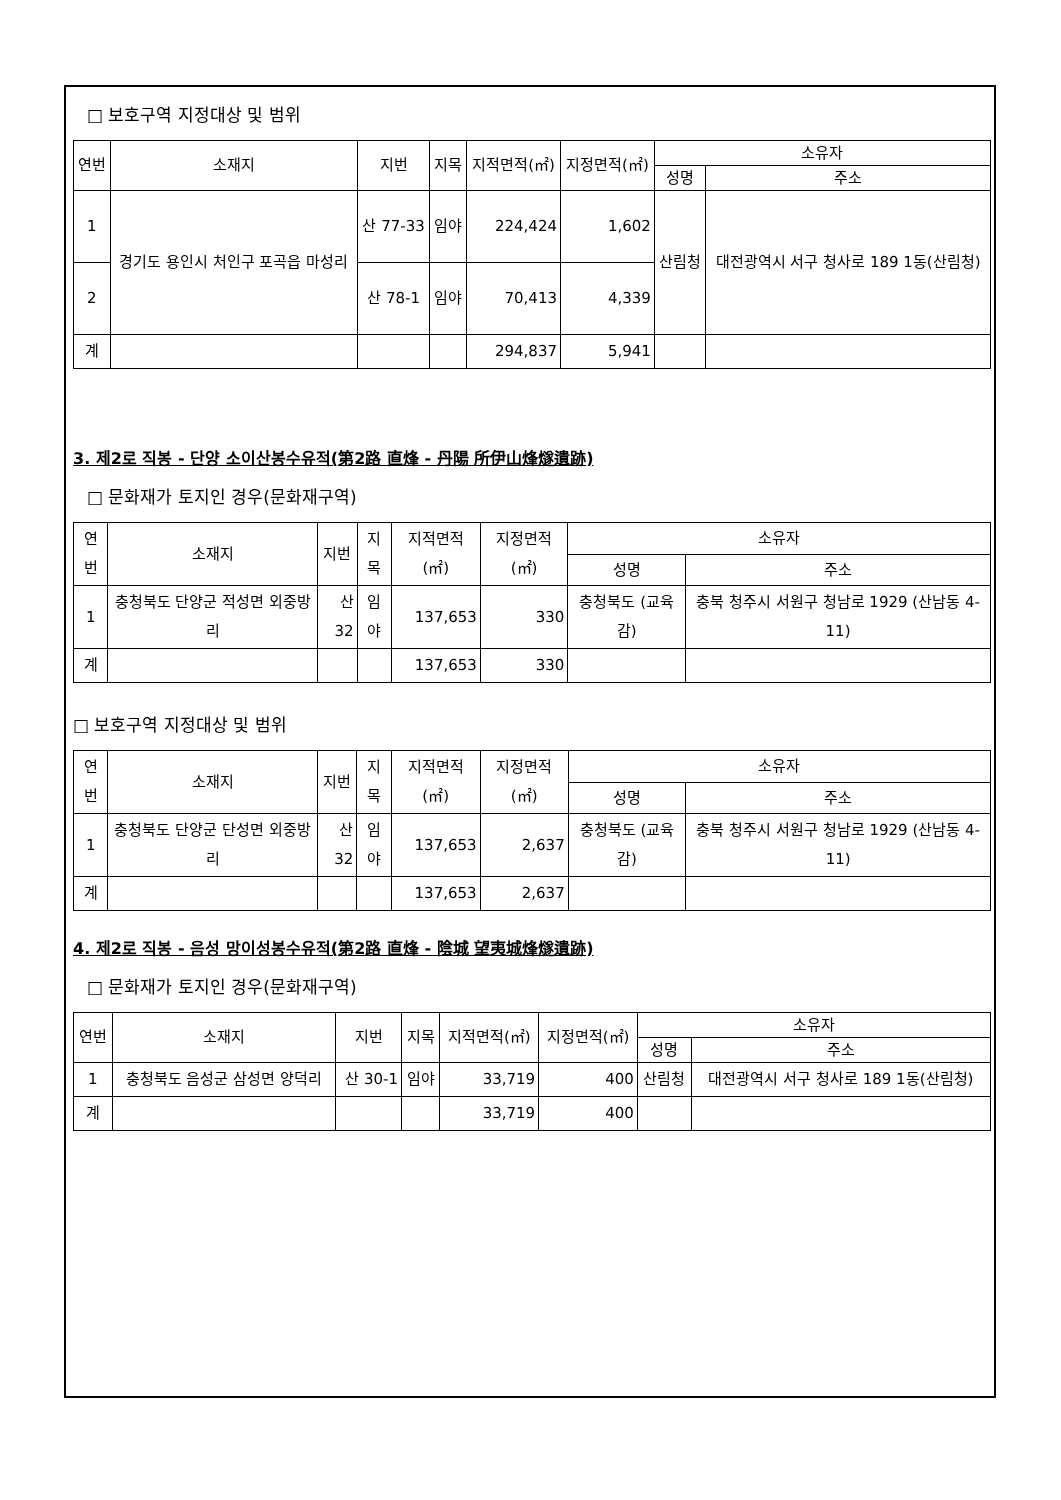□ 보호구역 지정대상 및 범위
| 연번 | 소재지 | 지번 | 지목 | 지적면적(㎡) | 지정면적(㎡) | 소유자 | |
| --- | --- | --- | --- | --- | --- | --- | --- |
| | | | | | | 성명 | 주소 |
| 1 | 경기도 용인시 처인구 포곡읍 마성리 | 산 77-33 | 임야 | 224,424 | 1,602 | 산림청 | 대전광역시 서구 청사로 189 1동(산림청) |
| 2 | | 산 78-1 | 임야 | 70,413 | 4,339 | | |
| 계 | | | | 294,837 | 5,941 | | |
3. 제2로 직봉 - 단양 소이산봉수유적(第2路 直烽 - 丹陽 所伊山烽燧遺跡)
□ 문화재가 토지인 경우(문화재구역)
| 연번 | 소재지 | 지번 | 지목 | 지적면적(㎡) | 지정면적(㎡) | 소유자 | |
| --- | --- | --- | --- | --- | --- | --- | --- |
| | | | | | | 성명 | 주소 |
| 1 | 충청북도 단양군 적성면 외중방리 | 산32 | 임야 | 137,653 | 330 | 충청북도 (교육감) | 충북 청주시 서원구 청남로 1929 (산남동 4-11) |
| 계 | | | | 137,653 | 330 | | |
□ 보호구역 지정대상 및 범위
| 연번 | 소재지 | 지번 | 지목 | 지적면적(㎡) | 지정면적(㎡) | 소유자 | |
| --- | --- | --- | --- | --- | --- | --- | --- |
| | | | | | | 성명 | 주소 |
| 1 | 충청북도 단양군 단성면 외중방리 | 산32 | 임야 | 137,653 | 2,637 | 충청북도 (교육감) | 충북 청주시 서원구 청남로 1929 (산남동 4-11) |
| 계 | | | | 137,653 | 2,637 | | |
4. 제2로 직봉 - 음성 망이성봉수유적(第2路 直烽 - 陰城 望夷城烽燧遺跡)
□ 문화재가 토지인 경우(문화재구역)
| 연번 | 소재지 | 지번 | 지목 | 지적면적(㎡) | 지정면적(㎡) | 소유자 | |
| --- | --- | --- | --- | --- | --- | --- | --- |
| | | | | | | 성명 | 주소 |
| 1 | 충청북도 음성군 삼성면 양덕리 | 산 30-1 | 임야 | 33,719 | 400 | 산림청 | 대전광역시 서구 청사로 189 1동(산림청) |
| 계 | | | | 33,719 | 400 | | |